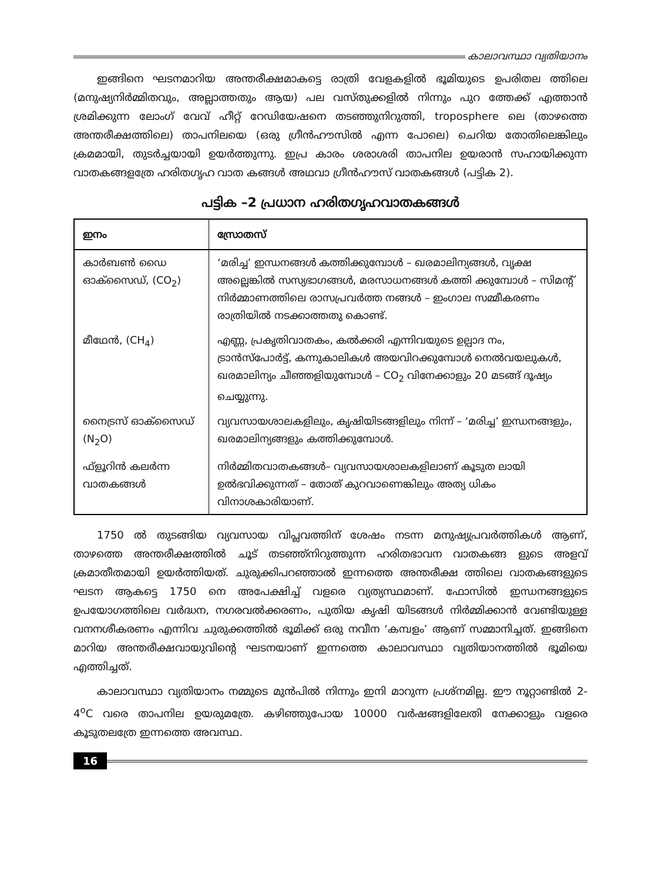കാലാവസ്ഥാ വ്യതിയാനം
ഇങ്ങിനെ ഘടനമാറിയ അന്തരീക്ഷമാകട്ടെ രാത്രി വേളകളിൽ ഭൂമിയുടെ ഉപരിതല ത്തിലെ (മനുഷ്യനിർമ്മിതവും, അല്ലാത്തതും ആയ) പല വസ്തുക്കളിൽ നിന്നും പുറ ത്തേക്ക് എത്താൻ ശ്രമിക്കുന്ന ലോംഗ് വേവ് ഹീറ്റ് റേഡിയേഷനെ തടഞ്ഞുനിറുത്തി, troposphere ലെ (താഴത്തെ അന്തരീക്ഷത്തിലെ) താപനിലയെ (ഒരു ഗ്രീൻഹൗസിൽ എന്ന പോലെ) ചെറിയ തോതിലെങ്കിലും ക്രമമായി, തുടർച്ചയായി ഉയർത്തുന്നു. ഇപ്ര കാരം ശരാശരി താപനില ഉയരാൻ സഹായിക്കുന്ന വാതകങ്ങളത്രേ ഹരിതഗൃഹ വാത കങ്ങൾ അഥവാ ഗ്രീൻഹൗസ് വാതകങ്ങൾ (പട്ടിക 2).
പട്ടിക –2 പ്രധാന ഹരിതഗൃഹവാതകങ്ങൾ
| ഇനം | സ്രോതസ് |
| --- | --- |
| കാർബൺ ഡൈ ഓക്സൈഡ്, (CO<sub>2</sub>) | ‘മരിച്ച’ ഇന്ധനങ്ങൾ കത്തിക്കുമ്പോൾ – ഖരമാലിന്യങ്ങൾ, വൃക്ഷ അല്ലെങ്കിൽ സസ്യഭാഗങ്ങൾ, മരസാധനങ്ങൾ കത്തി ക്കുമ്പോൾ – സിമന്റ് നിർമ്മാണത്തിലെ രാസപ്രവർത്ത നങ്ങൾ – ഇംഗാല സമ്മീകരണം രാത്രിയിൽ നടക്കാത്തതു കൊണ്ട്. |
| മീഥേൻ, (CH<sub>4</sub>) | എണ്ണ, പ്രകൃതിവാതകം, കൽക്കരി എന്നിവയുടെ ഉല്പാദ നം, ട്രാൻസ്പോർട്ട്, കന്നുകാലികൾ അയവിറക്കുമ്പോൾ നെൽവയലുകൾ, ഖരമാലിന്യം ചീഞ്ഞളിയുമ്പോൾ – CO<sub>2</sub> വിനേക്കാളും 20 മടങ്ങ് ദൂഷ്യം ചെയ്യുന്നു. |
| നൈട്രസ് ഓക്സൈഡ് (N<sub>2</sub>O) | വ്യവസായശാലകളിലും, കൃഷിയിടങ്ങളിലും നിന്ന് – ‘മരിച്ച’ ഇന്ധനങ്ങളും, ഖരമാലിന്യങ്ങളും കത്തിക്കുമ്പോൾ. |
| ഫ്ളൂറിൻ കലർന്ന വാതകങ്ങൾ | നിർമ്മിതവാതകങ്ങൾ– വ്യവസായശാലകളിലാണ് കൂടുത ലായി ഉൽഭവിക്കുന്നത് – തോത് കുറവാണെങ്കിലും അത്യ ധികം വിനാശകാരിയാണ്. |
1750 ൽ തുടങ്ങിയ വ്യവസായ വിപ്ലവത്തിന് ശേഷം നടന്ന മനുഷ്യപ്രവർത്തികൾ ആണ്, താഴത്തെ അന്തരീക്ഷത്തിൽ ചൂട് തടഞ്ഞ്നിറുത്തുന്ന ഹരിതഭാവന വാതകങ്ങ ളുടെ അളവ് ക്രമാതീതമായി ഉയർത്തിയത്. ചുരുക്കിപറഞ്ഞാൽ ഇന്നത്തെ അന്തരീക്ഷ ത്തിലെ വാതകങ്ങളുടെ ഘടന ആകട്ടെ 1750 നെ അപേക്ഷിച്ച് വളരെ വ്യത്യസ്ഥമാണ്. ഫോസിൽ ഇന്ധനങ്ങളുടെ ഉപയോഗത്തിലെ വർദ്ധന, നഗരവൽക്കരണം, പുതിയ കൃഷി യിടങ്ങൾ നിർമ്മിക്കാൻ വേണ്ടിയുള്ള വനനശീകരണം എന്നിവ ചുരുക്കത്തിൽ ഭൂമിക്ക് ഒരു നവീന ‘കമ്പളം’ ആണ് സമ്മാനിച്ചത്. ഇങ്ങിനെ മാറിയ അന്തരീക്ഷവായുവിന്റെ ഘടനയാണ് ഇന്നത്തെ കാലാവസ്ഥാ വ്യതിയാനത്തിൽ ഭൂമിയെ എത്തിച്ചത്.
കാലാവസ്ഥാ വ്യതിയാനം നമ്മുടെ മുൻപിൽ നിന്നും ഇനി മാറുന്ന പ്രശ്നമില്ല. ഈ നൂറ്റാണ്ടിൽ 2-4<sup>o</sup>C വരെ താപനില ഉയരുമത്രേ. കഴിഞ്ഞുപോയ 10000 വർഷങ്ങളിലേതി നേക്കാളും വളരെ കൂടുതലത്രേ ഇന്നത്തെ അവസ്ഥ.
16